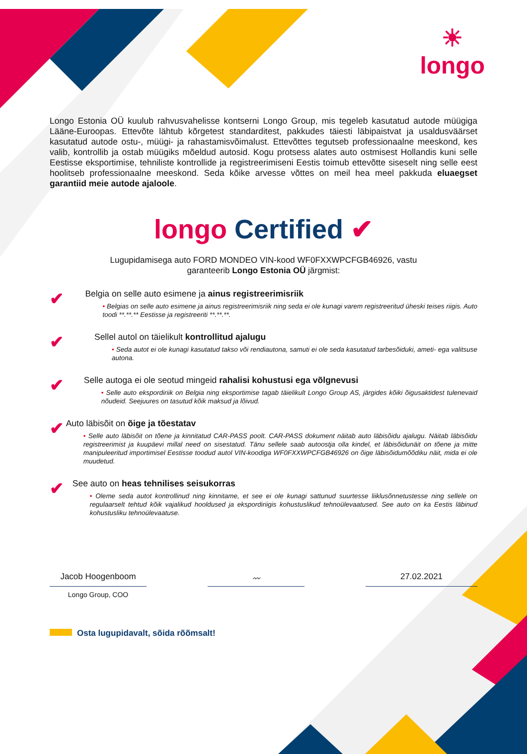☀
longo
Longo Estonia OÜ kuulub rahvusvahelisse kontserni Longo Group, mis tegeleb kasutatud autode müügiga Lääne-Euroopas. Ettevõte lähtub kõrgetest standarditest, pakkudes täiesti läbipaistvat ja usaldusväärset kasutatud autode ostu-, müügi- ja rahastamisvõimalust. Ettevõttes tegutseb professionaalne meeskond, kes valib, kontrollib ja ostab müügiks mõeldud autosid. Kogu protsess alates auto ostmisest Hollandis kuni selle Eestisse eksportimise, tehniliste kontrollide ja registreerimiseni Eestis toimub ettevõtte siseselt ning selle eest hoolitseb professionaalne meeskond. Seda kõike arvesse võttes on meil hea meel pakkuda eluaegset garantiid meie autode ajaloole.
longo Certified ✔
Lugupidamisega auto FORD MONDEO VIN-kood WF0FXXWPCFGB46926, vastu
garanteerib Longo Estonia OÜ järgmist:
✔
Belgia on selle auto esimene ja ainus registreerimisriik
• Belgias on selle auto esimene ja ainus registreerimisriik ning seda ei ole kunagi varem registreeritud üheski teises riigis. Auto toodi **.**.** Eestisse ja registreeriti **.**.**.
✔
Sellel autol on täielikult kontrollitud ajalugu
• Seda autot ei ole kunagi kasutatud takso või rendiautona, samuti ei ole seda kasutatud tarbesõiduki, ameti- ega valitsuse autona.
✔
Selle autoga ei ole seotud mingeid rahalisi kohustusi ega võlgnevusi
• Selle auto ekspordiriik on Belgia ning eksportimise tagab täielikult Longo Group AS, järgides kõiki õigusaktidest tulenevaid nõudeid. Seejuures on tasutud kõik maksud ja lõivud.
✔
Auto läbisõit on õige ja tõestatav
• Selle auto läbisõit on tõene ja kinnitatud CAR-PASS poolt. CAR-PASS dokument näitab auto läbisõidu ajalugu. Näitab läbisõidu registreerimist ja kuupäevi millal need on sisestatud. Tänu sellele saab autoostja olla kindel, et läbisõidunäit on tõene ja mitte manipuleeritud importimisel Eestisse toodud autol VIN-koodiga WF0FXXWPCFGB46926 on õige läbisõidumõõdiku näit, mida ei ole muudetud.
✔
See auto on heas tehnilises seisukorras
• Oleme seda autot kontrollinud ning kinnitame, et see ei ole kunagi sattunud suurtesse liiklusõnnetustesse ning sellele on regulaarselt tehtud kõik vajalikud hooldused ja ekspordiriigis kohustuslikud tehnoülevaatused. See auto on ka Eestis läbinud kohustusliku tehnoülevaatuse.
Jacob Hoogenboom 〰 27.02.2021
Longo Group, COO
Osta lugupidavalt, sõida rõõmsalt!